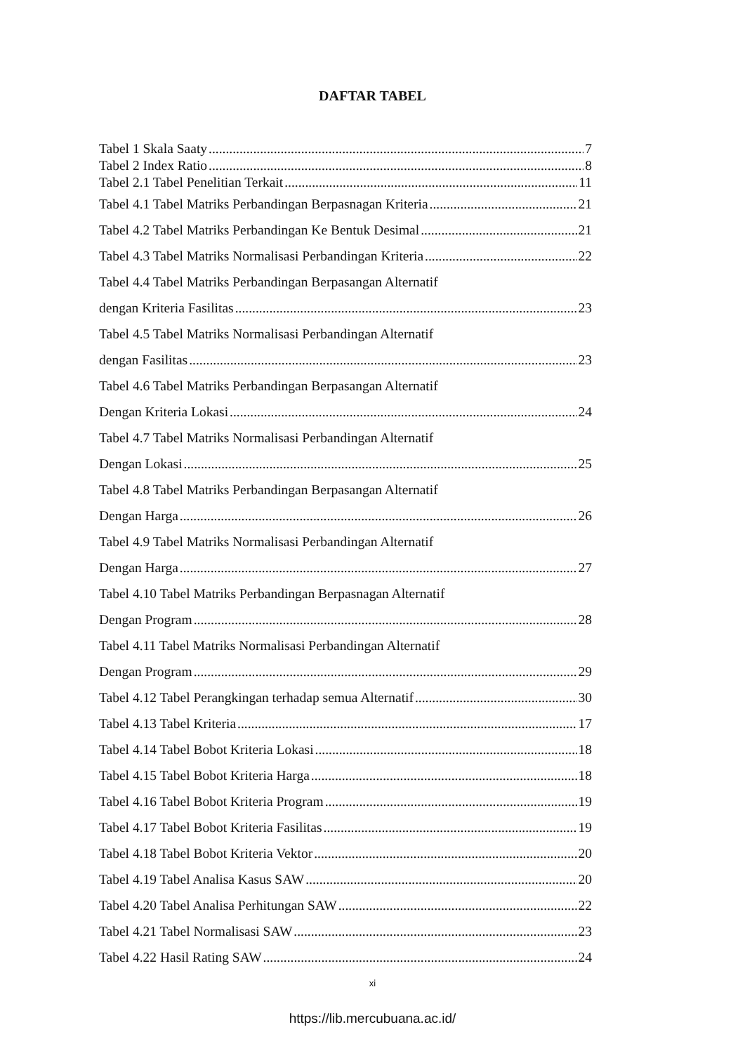DAFTAR TABEL
Tabel 1 Skala Saaty 7
Tabel 2 Index Ratio 8
Tabel 2.1 Tabel Penelitian Terkait 11
Tabel 4.1 Tabel Matriks Perbandingan Berpasnagan Kriteria 21
Tabel 4.2 Tabel Matriks Perbandingan Ke Bentuk Desimal 21
Tabel 4.3 Tabel Matriks Normalisasi Perbandingan Kriteria 22
Tabel 4.4 Tabel Matriks Perbandingan Berpasangan Alternatif
dengan Kriteria Fasilitas 23
Tabel 4.5 Tabel Matriks Normalisasi Perbandingan Alternatif
dengan Fasilitas 23
Tabel 4.6 Tabel Matriks Perbandingan Berpasangan Alternatif
Dengan Kriteria Lokasi 24
Tabel 4.7 Tabel Matriks Normalisasi Perbandingan Alternatif
Dengan Lokasi 25
Tabel 4.8 Tabel Matriks Perbandingan Berpasangan Alternatif
Dengan Harga 26
Tabel 4.9 Tabel Matriks Normalisasi Perbandingan Alternatif
Dengan Harga 27
Tabel 4.10 Tabel Matriks Perbandingan Berpasnagan Alternatif
Dengan Program 28
Tabel 4.11 Tabel Matriks Normalisasi Perbandingan Alternatif
Dengan Program 29
Tabel 4.12 Tabel Perangkingan terhadap semua Alternatif 30
Tabel 4.13 Tabel Kriteria 17
Tabel 4.14 Tabel Bobot Kriteria Lokasi 18
Tabel 4.15 Tabel Bobot Kriteria Harga 18
Tabel 4.16 Tabel Bobot Kriteria Program 19
Tabel 4.17 Tabel Bobot Kriteria Fasilitas 19
Tabel 4.18 Tabel Bobot Kriteria Vektor 20
Tabel 4.19 Tabel Analisa Kasus SAW 20
Tabel 4.20 Tabel Analisa Perhitungan SAW 22
Tabel 4.21 Tabel Normalisasi SAW 23
Tabel 4.22 Hasil Rating SAW 24
xi
https://lib.mercubuana.ac.id/